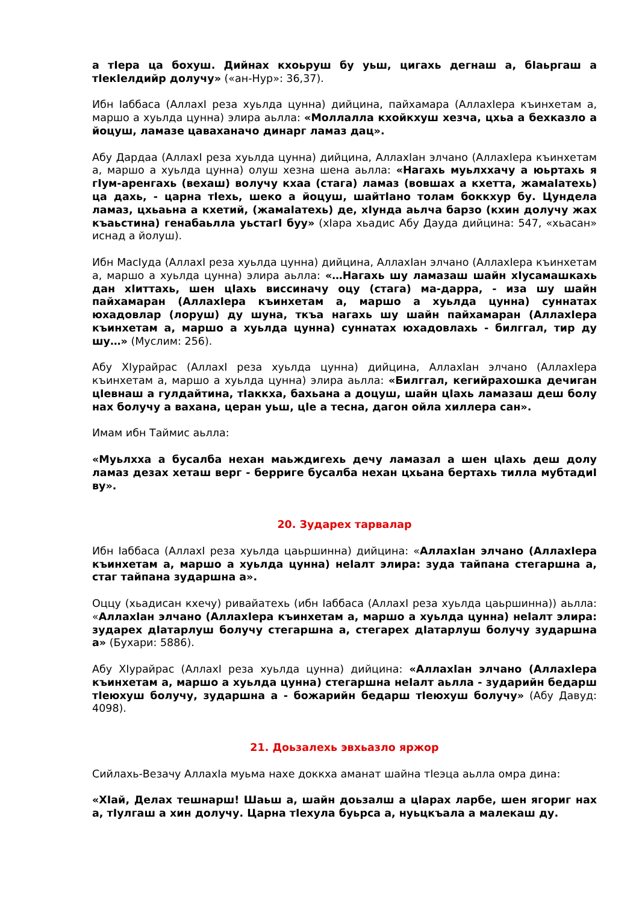а тIера ца бохуш. Дийнах кхоьруш бу уьш, цигахь дегнаш а, бIаьргаш а тIекIелдийр долучу» («ан-Нур»: 36,37).
Ибн Iаббаса (АллахI реза хуьлда цунна) дийцина, пайхамара (АллахIера къинхетам а, маршо а хуьлда цунна) элира аьлла: «Моллалла кхойкхуш хезча, цхьа а бехказло а йоцуш, ламазе цаваханачо динарг ламаз дац».
Абу Дардаа (АллахI реза хуьлда цунна) дийцина, АллахIан элчано (АллахIера къинхетам а, маршо а хуьлда цунна) олуш хезна шена аьлла: «Нагахь муьлххачу а юьртахь я гIум-аренгахь (вехаш) волучу кхаа (стага) ламаз (вовшах а кхетта, жамаIатехь) ца дахь, - царна тIехь, шеко а йоцуш, шайтIано толам боккхур бу. Цундела ламаз, цхьаьна а кхетий, (жамаIатехь) де, хIунда аьлча барзо (кхин долучу жах къаьстина) генабаьлла уьстагI буу» (хIара хьадис Абу Дауда дийцина: 547, «хьасан» иснад а йолуш).
Ибн МасIуда (АллахI реза хуьлда цунна) дийцина, АллахIан элчано (АллахIера къинхетам а, маршо а хуьлда цунна) элира аьлла: «…Нагахь шу ламазаш шайн хIусамашкахь дан хIиттахь, шен цIахь виссиначу оцу (стага) ма-дарра, - иза шу шайн пайхамаран (АллахIера къинхетам а, маршо а хуьлда цунна) суннатах юхадовлар (лоруш) ду шуна, ткъа нагахь шу шайн пайхамаран (АллахIера къинхетам а, маршо а хуьлда цунна) суннатах юхадовлахь - билггал, тир ду шу…» (Муслим: 256).
Абу ХIурайрас (АллахI реза хуьлда цунна) дийцина, АллахIан элчано (АллахIера къинхетам а, маршо а хуьлда цунна) элира аьлла: «Билггал, кегийрахошка дечиган цIевнаш а гулдайтина, тIаккха, бахьана а доцуш, шайн цIахь ламазаш деш болу нах болучу а вахана, церан уьш, цIе а тесна, дагон ойла хиллера сан».
Имам ибн Таймис аьлла:
«Муьлхха а бусалба нехан маьждигехь дечу ламазал а шен цIахь деш долу ламаз дезах хеташ верг - берриге бусалба нехан цхьана бертахь тилла мубтадиI ву».
20. Зударех тарвалар
Ибн Iаббаса (АллахI реза хуьлда цаьршинна) дийцина: «АллахIан элчано (АллахIера къинхетам а, маршо а хуьлда цунна) неIалт элира: зуда тайпана стегаршна а, стаг тайпана зударшна а».
Оццу (хьадисан кхечу) ривайатехь (ибн Iаббаса (АллахI реза хуьлда цаьршинна)) аьлла: «АллахIан элчано (АллахIера къинхетам а, маршо а хуьлда цунна) неIалт элира: зударех дIатарлуш болучу стегаршна а, стегарех дIатарлуш болучу зударшна а» (Бухари: 5886).
Абу ХIурайрас (АллахI реза хуьлда цунна) дийцина: «АллахIан элчано (АллахIера къинхетам а, маршо а хуьлда цунна) стегаршна неIалт аьлла - зударийн бедарш тIеюхуш болучу, зударшна а - божарийн бедарш тIеюхуш болучу» (Абу Давуд: 4098).
21. Доьзалехь эвхьазло яржор
Сийлахь-Везачу АллахIа муьма нахе доккха аманат шайна тIеэца аьлла омра дина:
«ХIай, Делах тешнарш! Шаьш а, шайн доьзалш а цIарах ларбе, шен ягориг нах а, тIулгаш а хин долучу. Царна тIехула буьрса а, нуьцкъала а малекаш ду.